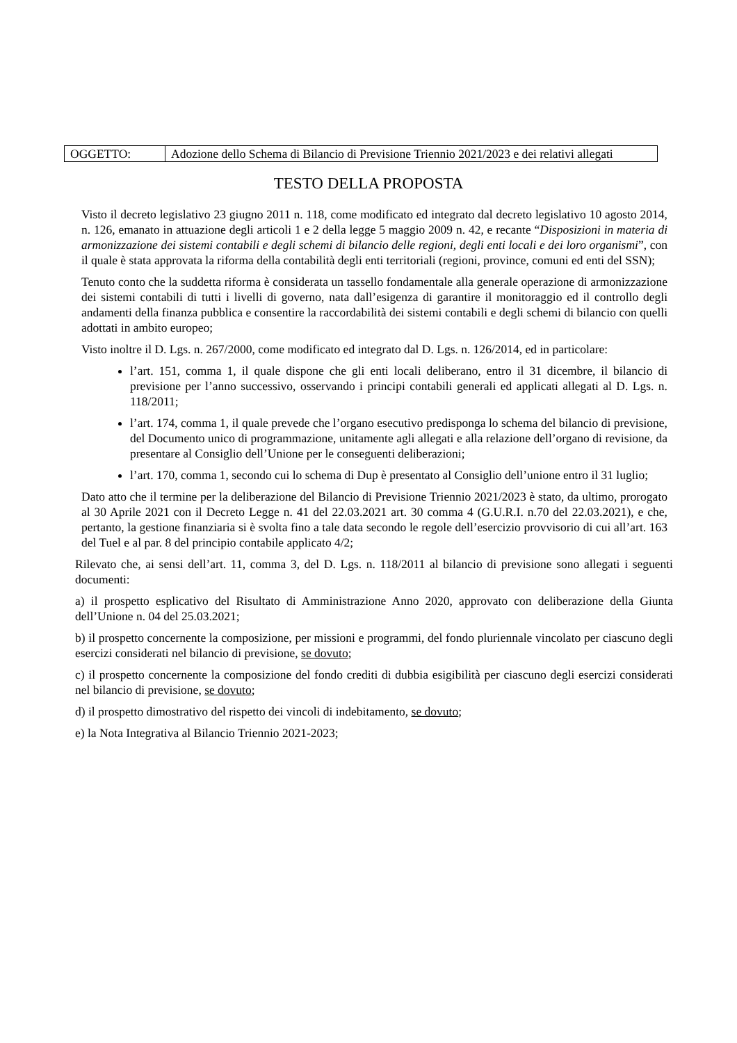| OGGETTO: | Adozione dello Schema di Bilancio di Previsione Triennio 2021/2023 e dei relativi allegati |
TESTO DELLA PROPOSTA
Visto il decreto legislativo 23 giugno 2011 n. 118, come modificato ed integrato dal decreto legislativo 10 agosto 2014, n. 126, emanato in attuazione degli articoli 1 e 2 della legge 5 maggio 2009 n. 42, e recante “Disposizioni in materia di armonizzazione dei sistemi contabili e degli schemi di bilancio delle regioni, degli enti locali e dei loro organismi”, con il quale è stata approvata la riforma della contabilità degli enti territoriali (regioni, province, comuni ed enti del SSN);
Tenuto conto che la suddetta riforma è considerata un tassello fondamentale alla generale operazione di armonizzazione dei sistemi contabili di tutti i livelli di governo, nata dall’esigenza di garantire il monitoraggio ed il controllo degli andamenti della finanza pubblica e consentire la raccordabilità dei sistemi contabili e degli schemi di bilancio con quelli adottati in ambito europeo;
Visto inoltre il D. Lgs. n. 267/2000, come modificato ed integrato dal D. Lgs. n. 126/2014, ed in particolare:
l’art. 151, comma 1, il quale dispone che gli enti locali deliberano, entro il 31 dicembre, il bilancio di previsione per l’anno successivo, osservando i principi contabili generali ed applicati allegati al D. Lgs. n. 118/2011;
l’art. 174, comma 1, il quale prevede che l’organo esecutivo predisponga lo schema del bilancio di previsione, del Documento unico di programmazione, unitamente agli allegati e alla relazione dell’organo di revisione, da presentare al Consiglio dell’Unione per le conseguenti deliberazioni;
l’art. 170, comma 1, secondo cui lo schema di Dup è presentato al Consiglio dell’unione entro il 31 luglio;
Dato atto che il termine per la deliberazione del Bilancio di Previsione Triennio 2021/2023 è stato, da ultimo, prorogato al 30 Aprile 2021 con il Decreto Legge n. 41 del 22.03.2021 art. 30 comma 4 (G.U.R.I. n.70 del 22.03.2021), e che, pertanto, la gestione finanziaria si è svolta fino a tale data secondo le regole dell’esercizio provvisorio di cui all’art. 163 del Tuel e al par. 8 del principio contabile applicato 4/2;
Rilevato che, ai sensi dell’art. 11, comma 3, del D. Lgs. n. 118/2011 al bilancio di previsione sono allegati i seguenti documenti:
a) il prospetto esplicativo del Risultato di Amministrazione Anno 2020, approvato con deliberazione della Giunta dell’Unione n. 04 del 25.03.2021;
b) il prospetto concernente la composizione, per missioni e programmi, del fondo pluriennale vincolato per ciascuno degli esercizi considerati nel bilancio di previsione, se dovuto;
c) il prospetto concernente la composizione del fondo crediti di dubbia esigibilità per ciascuno degli esercizi considerati nel bilancio di previsione, se dovuto;
d) il prospetto dimostrativo del rispetto dei vincoli di indebitamento, se dovuto;
e) la Nota Integrativa al Bilancio Triennio 2021-2023;